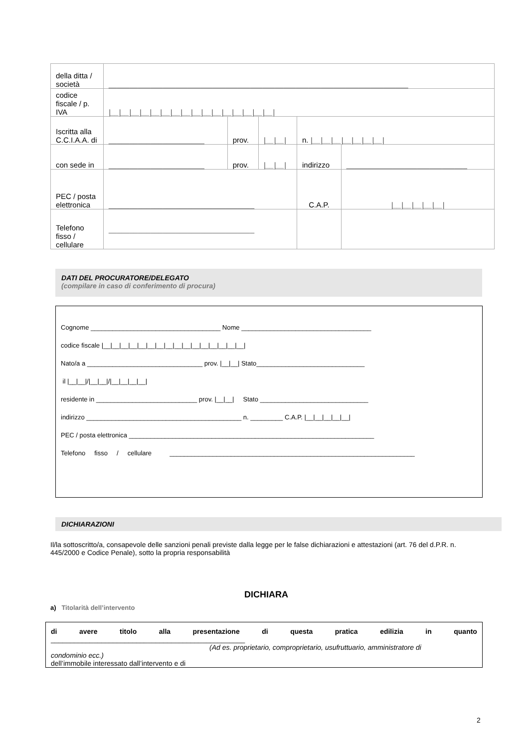| della ditta / società | ________________________________________________________________________ | | | | |
| codice fiscale / p. IVA | /__/__/__/__/__/__/__/__/__/__/__/__/__/__/__/__/ | | | | |
| Iscritta alla C.C.I.A.A. di | _______________________ | prov. | /__/__/ | n. /__/__/__/__/__/__/__/ | |
| con sede in | _______________________ | prov. | /__/__/ | indirizzo | _____________________________ |
| PEC / posta elettronica | ___________________________________ | | | C.A.P. | /__/__/__/__/__/ |
| Telefono fisso / cellulare | ___________________________________ | | | | |
DATI DEL PROCURATORE/DELEGATO
(compilare in caso di conferimento di procura)
Cognome ____________________________________ Nome ____________________________________
codice fiscale |__|__|__|__|__|__|__|__|__|__|__|__|__|__|__|__|
Nato/a a ________________________________ prov. |__|__| Stato______________________________
il |__|__|/|__|__|/|__|__|__|__|
residente in ____________________________ prov. |__|__| Stato ______________________________
indirizzo ___________________________________________ n. _________ C.A.P. |__|__|__|__|__|
PEC / posta elettronica ____________________________________________________________________
Telefono fisso / cellulare ____________________________________________________________________
DICHIARAZIONI
Il/la sottoscritto/a, consapevole delle sanzioni penali previste dalla legge per le false dichiarazioni e attestazioni (art. 76 del d.P.R. n. 445/2000 e Codice Penale), sotto la propria responsabilità
DICHIARA
a) Titolarità dell’intervento
di avere titolo alla presentazione di questa pratica edilizia in quanto
__________________________________________________
(Ad es. proprietario, comproprietario, usufruttuario, amministratore di
condominio ecc.)
dell’immobile interessato dall’intervento e di
2